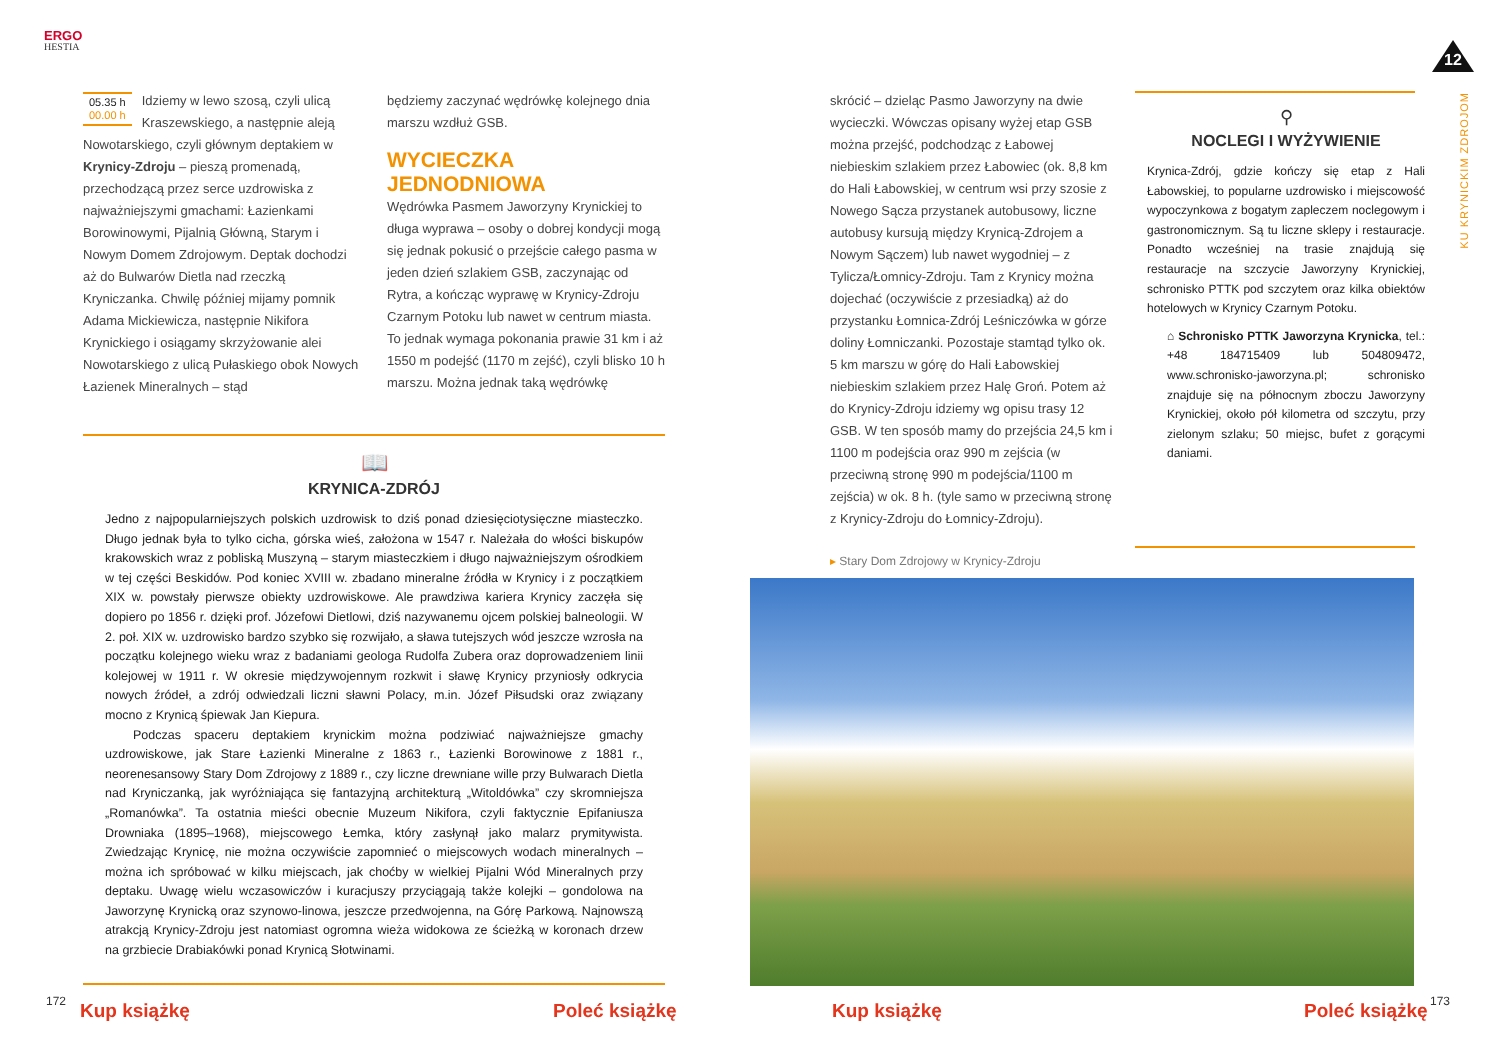ERGO
HESTIA
05.35 h
00.00 h
Idziemy w lewo szosą, czyli ulicą Kraszewskiego, a następnie aleją Nowotarskiego, czyli głównym deptakiem w Krynicy-Zdroju – pieszą promenadą, przechodzącą przez serce uzdrowiska z najważniejszymi gmachami: Łazienkami Borowinowymi, Pijalnią Główną, Starym i Nowym Domem Zdrojowym. Deptak dochodzi aż do Bulwarów Dietla nad rzeczką Kryniczanka. Chwilę później mijamy pomnik Adama Mickiewicza, następnie Nikifora Krynickiego i osiągamy skrzyżowanie alei Nowotarskiego z ulicą Pułaskiego obok Nowych Łazienek Mineralnych – stąd
będziemy zaczynać wędrówkę kolejnego dnia marszu wzdłuż GSB.
WYCIECZKA JEDNODNIOWA
Wędrówka Pasmem Jaworzyny Krynickiej to długa wyprawa – osoby o dobrej kondycji mogą się jednak pokusić o przejście całego pasma w jeden dzień szlakiem GSB, zaczynając od Rytra, a kończąc wyprawę w Krynicy-Zdroju Czarnym Potoku lub nawet w centrum miasta. To jednak wymaga pokonania prawie 31 km i aż 1550 m podejść (1170 m zejść), czyli blisko 10 h marszu. Można jednak taką wędrówkę
📖
KRYNICA-ZDRÓJ
Jedno z najpopularniejszych polskich uzdrowisk to dziś ponad dziesięciotysięczne miasteczko. Długo jednak była to tylko cicha, górska wieś, założona w 1547 r. Należała do włości biskupów krakowskich wraz z pobliską Muszyną – starym miasteczkiem i długo najważniejszym ośrodkiem w tej części Beskidów. Pod koniec XVIII w. zbadano mineralne źródła w Krynicy i z początkiem XIX w. powstały pierwsze obiekty uzdrowiskowe. Ale prawdziwa kariera Krynicy zaczęła się dopiero po 1856 r. dzięki prof. Józefowi Dietlowi, dziś nazywanemu ojcem polskiej balneologii. W 2. poł. XIX w. uzdrowisko bardzo szybko się rozwijało, a sława tutejszych wód jeszcze wzrosła na początku kolejnego wieku wraz z badaniami geologa Rudolfa Zubera oraz doprowadzeniem linii kolejowej w 1911 r. W okresie międzywojennym rozkwit i sławę Krynicy przyniosły odkrycia nowych źródeł, a zdrój odwiedzali liczni sławni Polacy, m.in. Józef Piłsudski oraz związany mocno z Krynicą śpiewak Jan Kiepura.
Podczas spaceru deptakiem krynickim można podziwiać najważniejsze gmachy uzdrowiskowe, jak Stare Łazienki Mineralne z 1863 r., Łazienki Borowinowe z 1881 r., neorenesansowy Stary Dom Zdrojowy z 1889 r., czy liczne drewniane wille przy Bulwarach Dietla nad Kryniczanką, jak wyróżniająca się fantazyjną architekturą „Witoldówka” czy skromniejsza „Romanówka”. Ta ostatnia mieści obecnie Muzeum Nikifora, czyli faktycznie Epifaniusza Drowniaka (1895–1968), miejscowego Łemka, który zasłynął jako malarz prymitywista. Zwiedzając Krynicę, nie można oczywiście zapomnieć o miejscowych wodach mineralnych – można ich spróbować w kilku miejscach, jak choćby w wielkiej Pijalni Wód Mineralnych przy deptaku. Uwagę wielu wczasowiczów i kuracjuszy przyciągają także kolejki – gondolowa na Jaworzynę Krynicką oraz szynowo-linowa, jeszcze przedwojenna, na Górę Parkową. Najnowszą atrakcją Krynicy-Zdroju jest natomiast ogromna wieża widokowa ze ścieżką w koronach drzew na grzbiecie Drabiakówki ponad Krynicą Słotwinami.
172 Kup książkę Poleć książkę
12
skrócić – dzieląc Pasmo Jaworzyny na dwie wycieczki. Wówczas opisany wyżej etap GSB można przejść, podchodząc z Łabowej niebieskim szlakiem przez Łabowiec (ok. 8,8 km do Hali Łabowskiej, w centrum wsi przy szosie z Nowego Sącza przystanek autobusowy, liczne autobusy kursują między Krynicą-Zdrojem a Nowym Sączem) lub nawet wygodniej – z Tylicza/Łomnicy-Zdroju. Tam z Krynicy można dojechać (oczywiście z przesiadką) aż do przystanku Łomnica-Zdrój Leśniczówka w górze doliny Łomniczanki. Pozostaje stamtąd tylko ok. 5 km marszu w górę do Hali Łabowskiej niebieskim szlakiem przez Halę Groń. Potem aż do Krynicy-Zdroju idziemy wg opisu trasy 12 GSB. W ten sposób mamy do przejścia 24,5 km i 1100 m podejścia oraz 990 m zejścia (w przeciwną stronę 990 m podejścia/1100 m zejścia) w ok. 8 h. (tyle samo w przeciwną stronę z Krynicy-Zdroju do Łomnicy-Zdroju).
⚲
NOCLEGI I WYŻYWIENIE
Krynica-Zdrój, gdzie kończy się etap z Hali Łabowskiej, to popularne uzdrowisko i miejscowość wypoczynkowa z bogatym zapleczem noclegowym i gastronomicznym. Są tu liczne sklepy i restauracje. Ponadto wcześniej na trasie znajdują się restauracje na szczycie Jaworzyny Krynickiej, schronisko PTTK pod szczytem oraz kilka obiektów hotelowych w Krynicy Czarnym Potoku.
⌂ Schronisko PTTK Jaworzyna Krynicka, tel.: +48 184715409 lub 504809472, www.schronisko-jaworzyna.pl; schronisko znajduje się na północnym zboczu Jaworzyny Krynickiej, około pół kilometra od szczytu, przy zielonym szlaku; 50 miejsc, bufet z gorącymi daniami.
KU KRYNICKIM ZDROJOM
▸ Stary Dom Zdrojowy w Krynicy-Zdroju
Kup książkę Poleć książkę 173